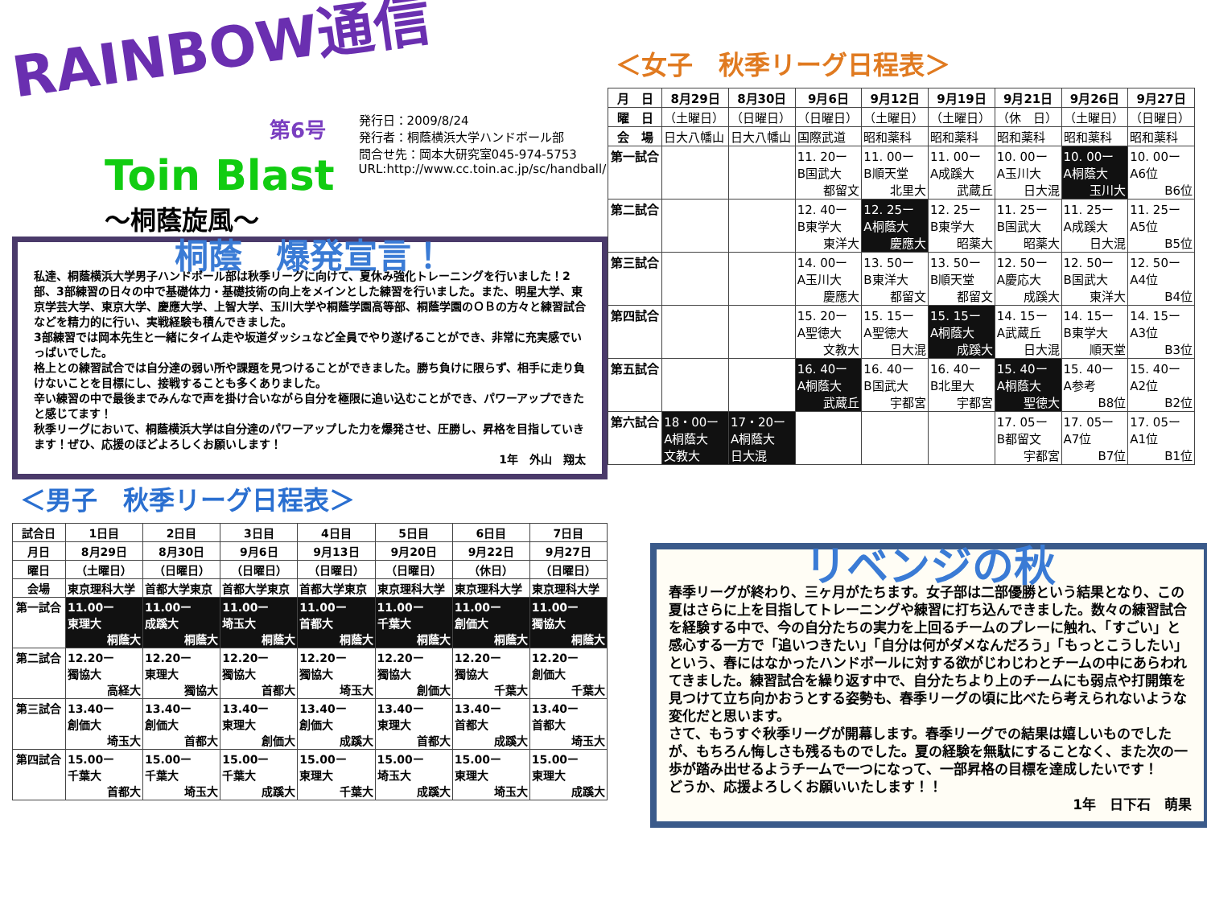RAINBOW通信
第6号
Toin Blast 発行日：2009/8/24
発行者：桐蔭横浜大学ハンドボール部
問合せ先：岡本大研究室045-974-5753
URL:http://www.cc.toin.ac.jp/sc/handball/
～桐蔭旋風～
桐蔭　爆発宣言！
私達、桐蔭横浜大学男子ハンドボール部は秋季リーグに向けて、夏休み強化トレーニングを行いました！2部、3部練習の日々の中で基礎体力・基礎技術の向上をメインとした練習を行いました。また、明星大学、東京学芸大学、東京大学、慶應大学、上智大学、玉川大学や桐蔭学園高等部、桐蔭学園のＯＢの方々と練習試合などを精力的に行い、実戦経験も積んできました。
3部練習では岡本先生と一緒にタイム走や坂道ダッシュなど全員でやり遂げることができ、非常に充実感でいっぱいでした。
格上との練習試合では自分達の弱い所や課題を見つけることができました。勝ち負けに限らず、相手に走り負けないことを目標にし、接戦することも多くありました。
辛い練習の中で最後までみんなで声を掛け合いながら自分を極限に追い込むことができ、パワーアップできたと感じてます！
秋季リーグにおいて、桐蔭横浜大学は自分達のパワーアップした力を爆発させ、圧勝し、昇格を目指していきます！ぜひ、応援のほどよろしくお願いします！
1年　外山　翔太
＜男子　秋季リーグ日程表＞
| 試合日 | 1日目 | 2日目 | 3日目 | 4日目 | 5日目 | 6日目 | 7日目 |
| --- | --- | --- | --- | --- | --- | --- | --- |
| 月日 | 8月29日 | 8月30日 | 9月6日 | 9月13日 | 9月20日 | 9月22日 | 9月27日 |
| 曜日 | （土曜日） | （日曜日） | （日曜日） | （日曜日） | （日曜日） | （休日） | （日曜日） |
| 会場 | 東京理科大学 | 首都大学東京 | 首都大学東京 | 首都大学東京 | 東京理科大学 | 東京理科大学 | 東京理科大学 |
| 第一試合 | 11.00ー 東理大 桐蔭大 | 11.00ー 成蹊大 桐蔭大 | 11.00ー 埼玉大 桐蔭大 | 11.00ー 首都大 桐蔭大 | 11.00ー 千葉大 桐蔭大 | 11.00ー 創価大 桐蔭大 | 11.00ー 獨協大 桐蔭大 |
| 第二試合 | 12.20ー 獨協大 高経大 | 12.20ー 東理大 獨協大 | 12.20ー 獨協大 首都大 | 12.20ー 獨協大 埼玉大 | 12.20ー 獨協大 創価大 | 12.20ー 獨協大 千葉大 | 12.20ー 創価大 千葉大 |
| 第三試合 | 13.40ー 創価大 埼玉大 | 13.40ー 創価大 首都大 | 13.40ー 東理大 創価大 | 13.40ー 創価大 成蹊大 | 13.40ー 東理大 首都大 | 13.40ー 首都大 成蹊大 | 13.40ー 首都大 埼玉大 |
| 第四試合 | 15.00ー 千葉大 首都大 | 15.00ー 千葉大 埼玉大 | 15.00ー 千葉大 成蹊大 | 15.00ー 東理大 千葉大 | 15.00ー 埼玉大 成蹊大 | 15.00ー 東理大 埼玉大 | 15.00ー 東理大 成蹊大 |
＜女子　秋季リーグ日程表＞
| 月 日 | 8月29日 | 8月30日 | 9月6日 | 9月12日 | 9月19日 | 9月21日 | 9月26日 | 9月27日 |
| --- | --- | --- | --- | --- | --- | --- | --- | --- |
| 曜 日 | （土曜日） | （日曜日） | （日曜日） | （土曜日） | （土曜日） | （休 日） | （土曜日） | （日曜日） |
| 会 場 | 日大八幡山 | 日大八幡山 | 国際武道 | 昭和薬科 | 昭和薬科 | 昭和薬科 | 昭和薬科 | 昭和薬科 |
| 第一試合 | | | 11. 20ー B国武大 都留文 | 11. 00ー B順天堂 北里大 | 11. 00ー A成蹊大 武蔵丘 | 10. 00ー A玉川大 日大混 | 10. 00ー A桐蔭大 玉川大 | 10. 00ー A6位 B6位 |
| 第二試合 | | | 12. 40ー B東学大 東洋大 | 12. 25ー A桐蔭大 慶應大 | 12. 25ー B東学大 昭薬大 | 11. 25ー B国武大 昭薬大 | 11. 25ー A成蹊大 日大混 | 11. 25ー A5位 B5位 |
| 第三試合 | | | 14. 00ー A玉川大 慶應大 | 13. 50ー B東洋大 都留文 | 13. 50ー B順天堂 都留文 | 12. 50ー A慶応大 成蹊大 | 12. 50ー B国武大 東洋大 | 12. 50ー A4位 B4位 |
| 第四試合 | | | 15. 20ー A聖徳大 文教大 | 15. 15ー A聖徳大 日大混 | 15. 15ー A桐蔭大 成蹊大 | 14. 15ー A武蔵丘 日大混 | 14. 15ー B東学大 順天堂 | 14. 15ー A3位 B3位 |
| 第五試合 | | | 16. 40ー A桐蔭大 武蔵丘 | 16. 40ー B国武大 宇都宮 | 16. 40ー B北里大 宇都宮 | 15. 40ー A桐蔭大 聖徳大 | 15. 40ー A参考 B8位 | 15. 40ー A2位 B2位 |
| 第六試合 | 18・00ー A桐蔭大 文教大 | 17・20ー A桐蔭大 日大混 | | | | 17. 05ー B都留文 宇都宮 | 17. 05ー A7位 B7位 | 17. 05ー A1位 B1位 |
リベンジの秋
春季リーグが終わり、三ヶ月がたちます。女子部は二部優勝という結果となり、この夏はさらに上を目指してトレーニングや練習に打ち込んできました。数々の練習試合を経験する中で、今の自分たちの実力を上回るチームのプレーに触れ、「すごい」と感心する一方で「追いつきたい」「自分は何がダメなんだろう」「もっとこうしたい」という、春にはなかったハンドボールに対する欲がじわじわとチームの中にあらわれてきました。練習試合を繰り返す中で、自分たちより上のチームにも弱点や打開策を見つけて立ち向かおうとする姿勢も、春季リーグの頃に比べたら考えられないような変化だと思います。
さて、もうすぐ秋季リーグが開幕します。春季リーグでの結果は嬉しいものでしたが、もちろん悔しさも残るものでした。夏の経験を無駄にすることなく、また次の一歩が踏み出せるようチームで一つになって、一部昇格の目標を達成したいです！
どうか、応援よろしくお願いいたします！！
1年　日下石　萌果